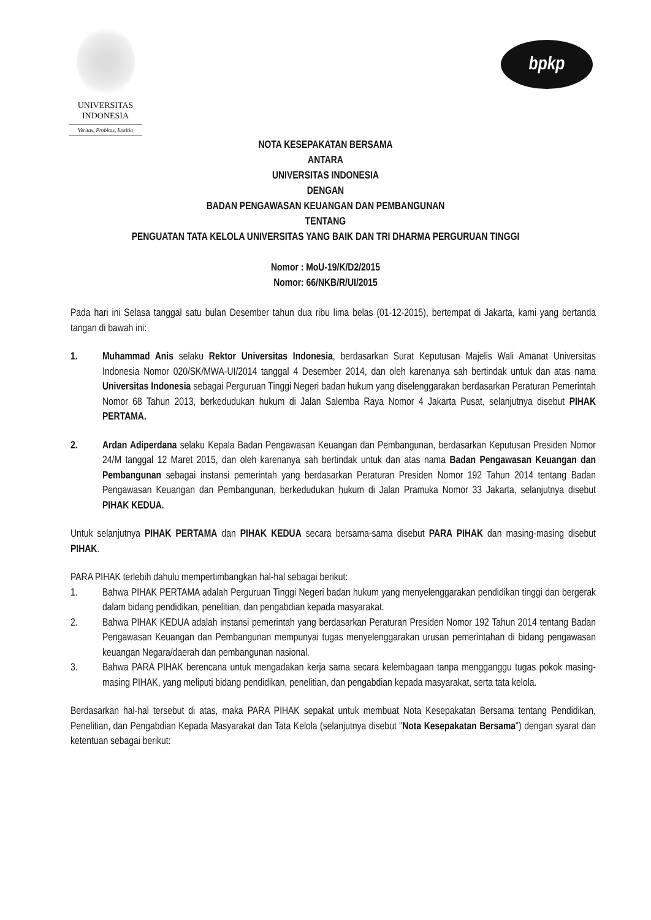UNIVERSITAS
INDONESIA
Veritas, Probitas, Iustitia
bpkp
NOTA KESEPAKATAN BERSAMA
ANTARA
UNIVERSITAS INDONESIA
DENGAN
BADAN PENGAWASAN KEUANGAN DAN PEMBANGUNAN
TENTANG
PENGUATAN TATA KELOLA UNIVERSITAS YANG BAIK DAN TRI DHARMA PERGURUAN TINGGI
Nomor : MoU-19/K/D2/2015
Nomor: 66/NKB/R/UI/2015
Pada hari ini Selasa tanggal satu bulan Desember tahun dua ribu lima belas (01-12-2015), bertempat di Jakarta, kami yang bertanda tangan di bawah ini:
1. Muhammad Anis selaku Rektor Universitas Indonesia, berdasarkan Surat Keputusan Majelis Wali Amanat Universitas Indonesia Nomor 020/SK/MWA-UI/2014 tanggal 4 Desember 2014, dan oleh karenanya sah bertindak untuk dan atas nama Universitas Indonesia sebagai Perguruan Tinggi Negeri badan hukum yang diselenggarakan berdasarkan Peraturan Pemerintah Nomor 68 Tahun 2013, berkedudukan hukum di Jalan Salemba Raya Nomor 4 Jakarta Pusat, selanjutnya disebut PIHAK PERTAMA.
2. Ardan Adiperdana selaku Kepala Badan Pengawasan Keuangan dan Pembangunan, berdasarkan Keputusan Presiden Nomor 24/M tanggal 12 Maret 2015, dan oleh karenanya sah bertindak untuk dan atas nama Badan Pengawasan Keuangan dan Pembangunan sebagai instansi pemerintah yang berdasarkan Peraturan Presiden Nomor 192 Tahun 2014 tentang Badan Pengawasan Keuangan dan Pembangunan, berkedudukan hukum di Jalan Pramuka Nomor 33 Jakarta, selanjutnya disebut PIHAK KEDUA.
Untuk selanjutnya PIHAK PERTAMA dan PIHAK KEDUA secara bersama-sama disebut PARA PIHAK dan masing-masing disebut PIHAK.
PARA PIHAK terlebih dahulu mempertimbangkan hal-hal sebagai berikut:
1. Bahwa PIHAK PERTAMA adalah Perguruan Tinggi Negeri badan hukum yang menyelenggarakan pendidikan tinggi dan bergerak dalam bidang pendidikan, penelitian, dan pengabdian kepada masyarakat.
2. Bahwa PIHAK KEDUA adalah instansi pemerintah yang berdasarkan Peraturan Presiden Nomor 192 Tahun 2014 tentang Badan Pengawasan Keuangan dan Pembangunan mempunyai tugas menyelenggarakan urusan pemerintahan di bidang pengawasan keuangan Negara/daerah dan pembangunan nasional.
3. Bahwa PARA PIHAK berencana untuk mengadakan kerja sama secara kelembagaan tanpa mengganggu tugas pokok masing-masing PIHAK, yang meliputi bidang pendidikan, penelitian, dan pengabdian kepada masyarakat, serta tata kelola.
Berdasarkan hal-hal tersebut di atas, maka PARA PIHAK sepakat untuk membuat Nota Kesepakatan Bersama tentang Pendidikan, Penelitian, dan Pengabdian Kepada Masyarakat dan Tata Kelola (selanjutnya disebut "Nota Kesepakatan Bersama") dengan syarat dan ketentuan sebagai berikut: